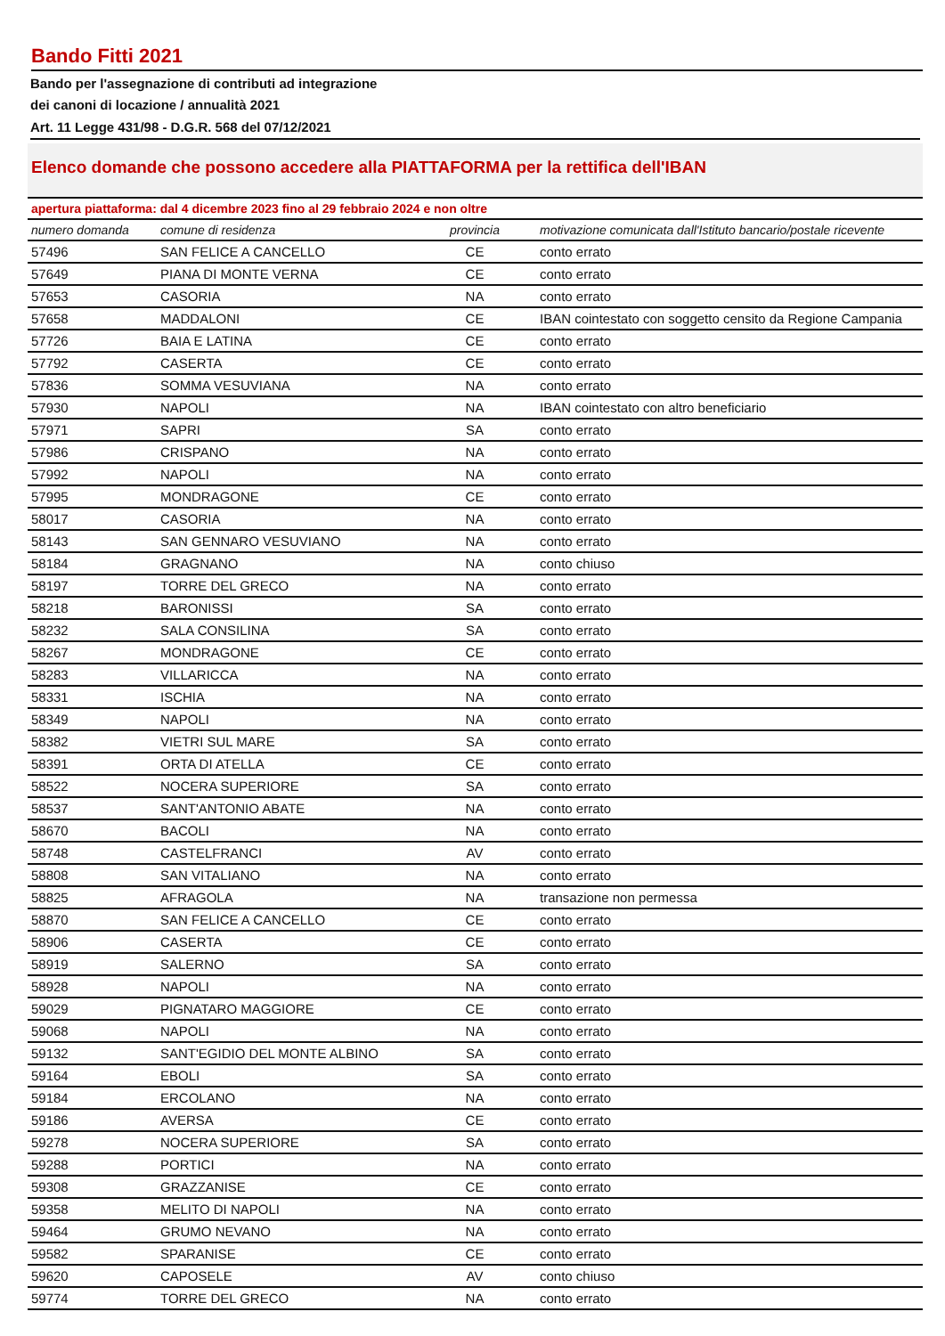Bando Fitti 2021
Bando per l'assegnazione di contributi ad integrazione
dei canoni di locazione / annualità 2021
Art. 11 Legge 431/98 - D.G.R. 568 del 07/12/2021
Elenco domande che possono accedere alla PIATTAFORMA per la rettifica dell'IBAN
apertura piattaforma: dal 4 dicembre 2023 fino al 29 febbraio 2024 e non oltre
| numero domanda | comune di residenza | provincia | motivazione comunicata dall'Istituto bancario/postale ricevente |
| --- | --- | --- | --- |
| 57496 | SAN FELICE A CANCELLO | CE | conto errato |
| 57649 | PIANA DI MONTE VERNA | CE | conto errato |
| 57653 | CASORIA | NA | conto errato |
| 57658 | MADDALONI | CE | IBAN cointestato con soggetto censito da Regione Campania |
| 57726 | BAIA E LATINA | CE | conto errato |
| 57792 | CASERTA | CE | conto errato |
| 57836 | SOMMA VESUVIANA | NA | conto errato |
| 57930 | NAPOLI | NA | IBAN cointestato con altro beneficiario |
| 57971 | SAPRI | SA | conto errato |
| 57986 | CRISPANO | NA | conto errato |
| 57992 | NAPOLI | NA | conto errato |
| 57995 | MONDRAGONE | CE | conto errato |
| 58017 | CASORIA | NA | conto errato |
| 58143 | SAN GENNARO VESUVIANO | NA | conto errato |
| 58184 | GRAGNANO | NA | conto chiuso |
| 58197 | TORRE DEL GRECO | NA | conto errato |
| 58218 | BARONISSI | SA | conto errato |
| 58232 | SALA CONSILINA | SA | conto errato |
| 58267 | MONDRAGONE | CE | conto errato |
| 58283 | VILLARICCA | NA | conto errato |
| 58331 | ISCHIA | NA | conto errato |
| 58349 | NAPOLI | NA | conto errato |
| 58382 | VIETRI SUL MARE | SA | conto errato |
| 58391 | ORTA DI ATELLA | CE | conto errato |
| 58522 | NOCERA SUPERIORE | SA | conto errato |
| 58537 | SANT'ANTONIO ABATE | NA | conto errato |
| 58670 | BACOLI | NA | conto errato |
| 58748 | CASTELFRANCI | AV | conto errato |
| 58808 | SAN VITALIANO | NA | conto errato |
| 58825 | AFRAGOLA | NA | transazione non permessa |
| 58870 | SAN FELICE A CANCELLO | CE | conto errato |
| 58906 | CASERTA | CE | conto errato |
| 58919 | SALERNO | SA | conto errato |
| 58928 | NAPOLI | NA | conto errato |
| 59029 | PIGNATARO MAGGIORE | CE | conto errato |
| 59068 | NAPOLI | NA | conto errato |
| 59132 | SANT'EGIDIO DEL MONTE ALBINO | SA | conto errato |
| 59164 | EBOLI | SA | conto errato |
| 59184 | ERCOLANO | NA | conto errato |
| 59186 | AVERSA | CE | conto errato |
| 59278 | NOCERA SUPERIORE | SA | conto errato |
| 59288 | PORTICI | NA | conto errato |
| 59308 | GRAZZANISE | CE | conto errato |
| 59358 | MELITO DI NAPOLI | NA | conto errato |
| 59464 | GRUMO NEVANO | NA | conto errato |
| 59582 | SPARANISE | CE | conto errato |
| 59620 | CAPOSELE | AV | conto chiuso |
| 59774 | TORRE DEL GRECO | NA | conto errato |